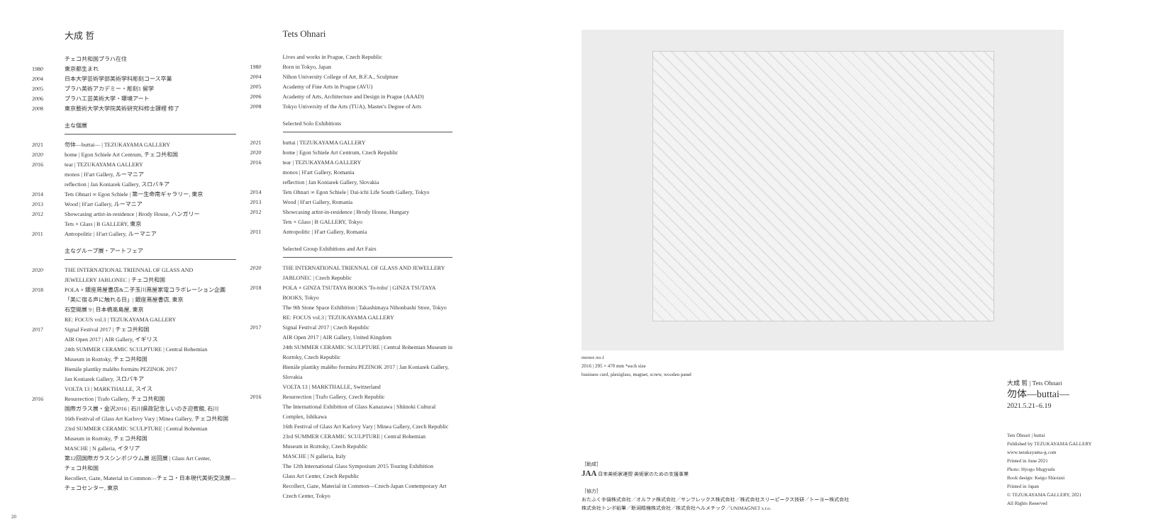大成 哲
| | チェコ共和国プラハ在住 |
| 1980 | 東京都生まれ |
| 2004 | 日本大学芸術学部美術学科彫刻コース卒業 |
| 2005 | プラハ美術アカデミー・彫刻1 留学 |
| 2006 | プラハ工芸美術大学・環境アート |
| 2008 | 東京藝術大学大学院美術研究科修士課程 修了 |
| | 主な個展 |
| 2021 | 勿体—buttai— / TEZUKAYAMA GALLERY |
| 2020 | home / Egon Schiele Art Centrum, チェコ共和国 |
| 2016 | tear / TEZUKAYAMA GALLERY |
| | monos / H'art Gallery, ルーマニア |
| | reflection / Jan Koniarek Gallery, スロバキア |
| 2014 | Tets Ohnari ∞ Egon Schiele / 第一生命南ギャラリー, 東京 |
| 2013 | Wood / H'art Gallery, ルーマニア |
| 2012 | Showcasing artist-in-residence / Brody House, ハンガリー |
| | Tets × Glass / B GALLERY, 東京 |
| 2011 | Antropolitic / H'art Gallery, ルーマニア |
| | 主なグループ展・アートフェア |
| 2020 | THE INTERNATIONAL TRIENNAL OF GLASS AND JEWELLERY JABLONEC / チェコ共和国 |
| 2018 | POLA × 銀座蔦屋書店&二子玉川蔦屋家電コラボレーション企画 「美に宿る声に触れる日」/ 銀座蔦屋書店, 東京 石空間展 9 / 日本橋高島屋, 東京 RE: FOCUS vol.3 / TEZUKAYAMA GALLERY |
| 2017 | Signal Festival 2017 / チェコ共和国 AIR Open 2017 / AIR Gallery, イギリス 24th SUMMER CERAMIC SCULPTURE / Central Bohemian Museum in Roztoky, チェコ共和国 Bienále plastiky malého formátu PEZINOK 2017 Jan Koniarek Gallery, スロバキア VOLTA 13 / MARKTHALLE, スイス |
| 2016 | Resurrection / Trafo Gallery, チェコ共和国 国際ガラス展・金沢2016 / 石川県政記念しいのき迎賓館, 石川 16th Festival of Glass Art Karlovy Vary / Minea Gallery, チェコ共和国 23rd SUMMER CERAMIC SCULPTURE / Central Bohemian Museum in Roztoky, チェコ共和国 MASCHE / N galleria, イタリア 第12回国際ガラスシンポジウム展 巡回展 / Glass Art Center, チェコ共和国 Recollect, Gaze, Material in Common—チェコ・日本現代美術交流展— チェコセンター, 東京 |
Tets Ohnari
| | Lives and works in Prague, Czech Republic |
| 1980 | Born in Tokyo, Japan |
| 2004 | Nihon University College of Art, B.F.A., Sculpture |
| 2005 | Academy of Fine Arts in Prague (AVU) |
| 2006 | Academy of Arts, Architecture and Design in Prague (AAAD) |
| 2008 | Tokyo University of the Arts (TUA), Master's Degree of Arts |
| | Selected Solo Exhibitions |
| 2021 | buttai / TEZUKAYAMA GALLERY |
| 2020 | home / Egon Schiele Art Centrum, Czech Republic |
| 2016 | tear / TEZUKAYAMA GALLERY |
| | monos / H'art Gallery, Romania |
| | reflection / Jan Koniarek Gallery, Slovakia |
| 2014 | Tets Ohnari ∞ Egon Schiele / Dai-ichi Life South Gallery, Tokyo |
| 2013 | Wood / H'art Gallery, Romania |
| 2012 | Showcasing artist-in-residence / Brody House, Hungary |
| | Tets × Glass / B GALLERY, Tokyo |
| 2011 | Antropolitic / H'art Gallery, Romania |
| | Selected Group Exhibitions and Art Fairs |
| 2020 | THE INTERNATIONAL TRIENNAL OF GLASS AND JEWELLERY JABLONEC / Czech Republic |
| 2018 | POLA × GINZA TSUTAYA BOOKS 'To-tobu' / GINZA TSUTAYA BOOKS, Tokyo The 9th Stone Space Exhibition / Takashimaya Nihonbashi Store, Tokyo RE: FOCUS vol.3 / TEZUKAYAMA GALLERY |
| 2017 | Signal Festival 2017 / Czech Republic AIR Open 2017 / AIR Gallery, United Kingdom 24th SUMMER CERAMIC SCULPTURE / Central Bohemian Museum in Roztoky, Czech Republic Bienále plastiky malého formátu PEZINOK 2017 / Jan Koniarek Gallery, Slovakia VOLTA 13 / MARKTHALLE, Switzerland |
| 2016 | Resurrection / Trafo Gallery, Czech Republic The International Exhibition of Glass Kanazawa / Shiinoki Cultural Complex, Ishikawa 16th Festival of Glass Art Karlovy Vary / Minea Gallery, Czech Republic 23rd SUMMER CERAMIC SCULPTURE / Central Bohemian Museum in Roztoky, Czech Republic MASCHE / N galleria, Italy The 12th International Glass Symposium 2015 Touring Exhibition Glass Art Center, Czech Republic Recollect, Gaze, Material in Common—Czech-Japan Contemporary Art Czech Center, Tokyo |
monos no.1
2016 | 295 × 470 mm *each size
business card, plexiglass, magnet, screw, wooden panel
［助成］
JAA 日本美術家連盟 美術家のための支援事業
［協力］
おたふく手袋株式会社／オルファ株式会社／サンフレックス株式会社／株式会社スリーピークス技研／トーヨー株式会社
株式会社トンボ鉛筆／新潟精機株式会社／株式会社ヘルメチック／UNIMAGNET s.r.o.
大成 哲 | Tets Ohnari
勿体—buttai—
2021.5.21–6.19
Tets Ohnari | buttai
Published by TEZUKAYAMA GALLERY
www.tezukayama-g.com
Printed in June 2021
Photo: Hyogo Mugyuda
Book design: Keigo Shiotani
Printed in Japan
© TEZUKAYAMA GALLERY, 2021
All Rights Reserved
20